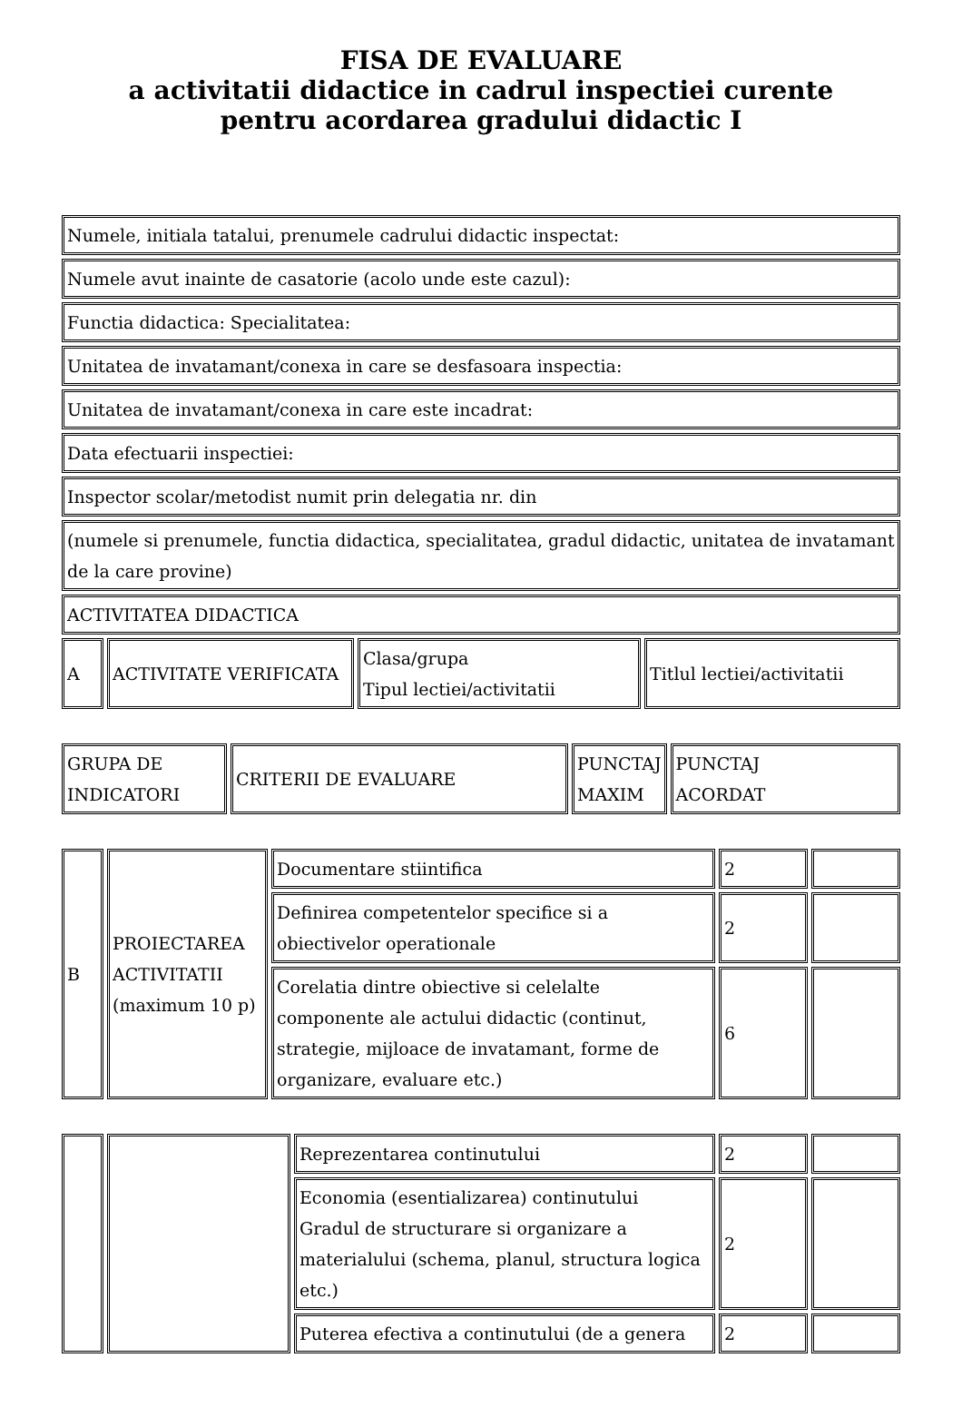FISA DE EVALUARE
a activitatii didactice in cadrul inspectiei curente
pentru acordarea gradului didactic I
| Numele, initiala tatalui, prenumele cadrului didactic inspectat: |
| Numele avut inainte de casatorie (acolo unde este cazul): |
| Functia didactica: Specialitatea: |
| Unitatea de invatamant/conexa in care se desfasoara inspectia: |
| Unitatea de invatamant/conexa in care este incadrat: |
| Data efectuarii inspectiei: |
| Inspector scolar/metodist numit prin delegatia nr. din |
| (numele si prenumele, functia didactica, specialitatea, gradul didactic, unitatea de invatamant de la care provine) |
| ACTIVITATEA DIDACTICA |
| A | ACTIVITATE VERIFICATA | Clasa/grupa Tipul lectiei/activitatii | Titlul lectiei/activitatii |
| GRUPA DE INDICATORI | CRITERII DE EVALUARE | PUNCTAJ MAXIM | PUNCTAJ ACORDAT |
| B | PROIECTAREA ACTIVITATII (maximum 10 p) | Documentare stiintifica | 2 | |
| | | Definirea competentelor specifice si a obiectivelor operationale | 2 | |
| | | Corelatia dintre obiective si celelalte componente ale actului didactic (continut, strategie, mijloace de invatamant, forme de organizare, evaluare etc.) | 6 | |
| | | Reprezentarea continutului | 2 | |
| | | Economia (esentializarea) continutului Gradul de structurare si organizare a materialului (schema, planul, structura logica etc.) | 2 | |
| | | Puterea efectiva a continutului (de a genera | 2 | |